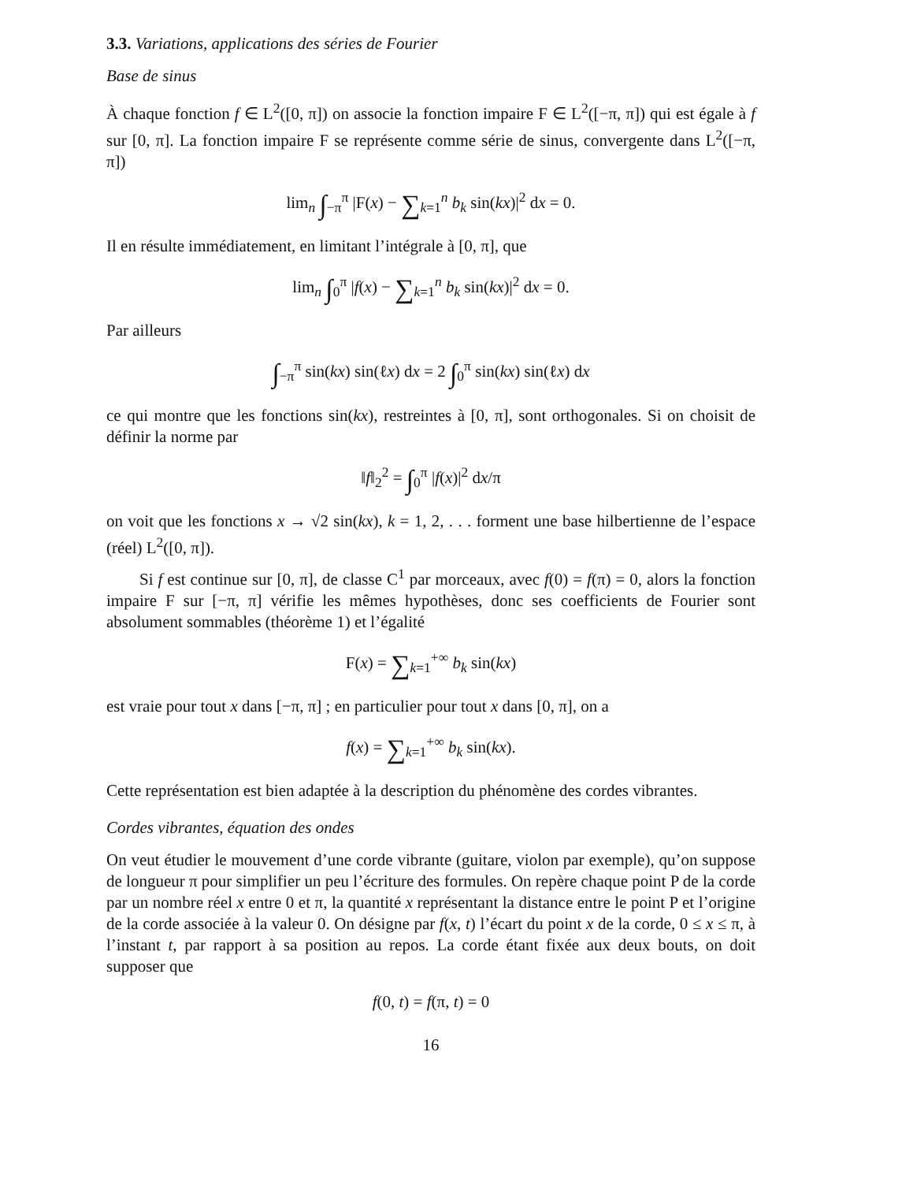3.3. Variations, applications des séries de Fourier
Base de sinus
À chaque fonction f ∈ L<sup>2</sup>([0, π]) on associe la fonction impaire F ∈ L<sup>2</sup>([−π, π]) qui est égale à f sur [0, π]. La fonction impaire F se représente comme série de sinus, convergente dans L<sup>2</sup>([−π, π])
lim<sub>n</sub> ∫<sub>−π</sub><sup>π</sup> |F(x) − ∑<sub>k=1</sub><sup>n</sup> b<sub>k</sub> sin(kx)|<sup>2</sup> dx = 0.
Il en résulte immédiatement, en limitant l’intégrale à [0, π], que
lim<sub>n</sub> ∫<sub>0</sub><sup>π</sup> |f(x) − ∑<sub>k=1</sub><sup>n</sup> b<sub>k</sub> sin(kx)|<sup>2</sup> dx = 0.
Par ailleurs
∫<sub>−π</sub><sup>π</sup> sin(kx) sin(ℓx) dx = 2 ∫<sub>0</sub><sup>π</sup> sin(kx) sin(ℓx) dx
ce qui montre que les fonctions sin(kx), restreintes à [0, π], sont orthogonales. Si on choisit de définir la norme par
‖f‖<sub>2</sub><sup>2</sup> = ∫<sub>0</sub><sup>π</sup> |f(x)|<sup>2</sup> dx/π
on voit que les fonctions x → √2 sin(kx), k = 1, 2, . . . forment une base hilbertienne de l’espace (réel) L<sup>2</sup>([0, π]).
Si f est continue sur [0, π], de classe C<sup>1</sup> par morceaux, avec f(0) = f(π) = 0, alors la fonction impaire F sur [−π, π] vérifie les mêmes hypothèses, donc ses coefficients de Fourier sont absolument sommables (théorème 1) et l’égalité
F(x) = ∑<sub>k=1</sub><sup>+∞</sup> b<sub>k</sub> sin(kx)
est vraie pour tout x dans [−π, π] ; en particulier pour tout x dans [0, π], on a
f(x) = ∑<sub>k=1</sub><sup>+∞</sup> b<sub>k</sub> sin(kx).
Cette représentation est bien adaptée à la description du phénomène des cordes vibrantes.
Cordes vibrantes, équation des ondes
On veut étudier le mouvement d’une corde vibrante (guitare, violon par exemple), qu’on suppose de longueur π pour simplifier un peu l’écriture des formules. On repère chaque point P de la corde par un nombre réel x entre 0 et π, la quantité x représentant la distance entre le point P et l’origine de la corde associée à la valeur 0. On désigne par f(x, t) l’écart du point x de la corde, 0 ≤ x ≤ π, à l’instant t, par rapport à sa position au repos. La corde étant fixée aux deux bouts, on doit supposer que
f(0, t) = f(π, t) = 0
16